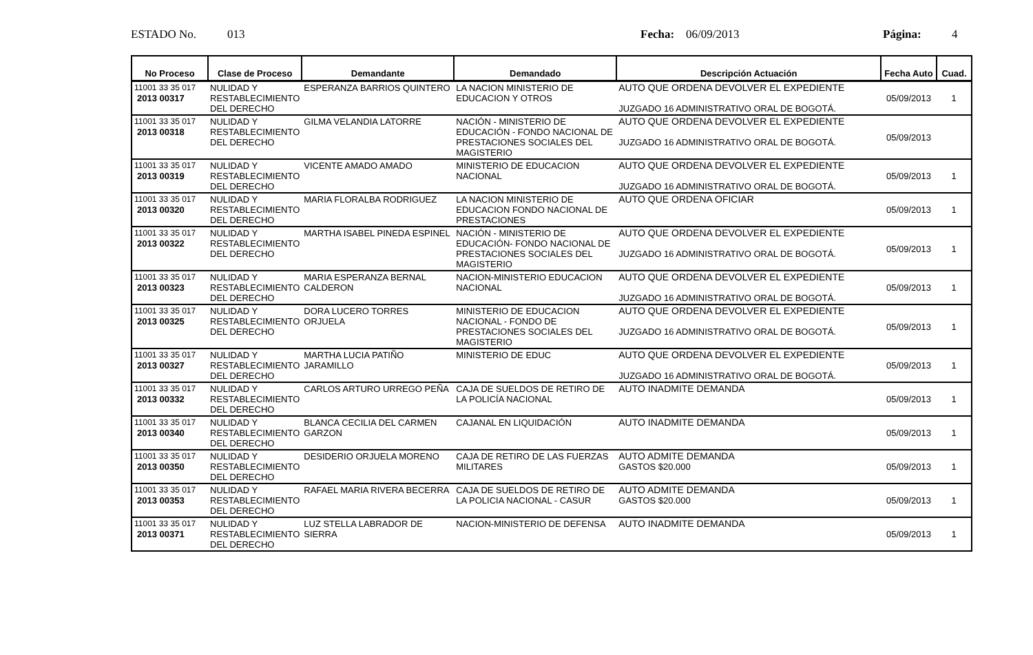ESTADO No. 013 Fecha: 06/09/2013 Página: 4
| No Proceso | Clase de Proceso | Demandante | Demandado | Descripción Actuación | Fecha Auto | Cuad. |
| --- | --- | --- | --- | --- | --- | --- |
| 11001 33 35 017 2013 00317 | NULIDAD Y RESTABLECIMIENTO DEL DERECHO | ESPERANZA BARRIOS QUINTERO | LA NACION MINISTERIO DE EDUCACION Y OTROS | AUTO QUE ORDENA DEVOLVER EL EXPEDIENTE JUZGADO 16 ADMINISTRATIVO ORAL DE BOGOTÁ. | 05/09/2013 | 1 |
| 11001 33 35 017 2013 00318 | NULIDAD Y RESTABLECIMIENTO DEL DERECHO | GILMA VELANDIA LATORRE | NACIÓN - MINISTERIO DE EDUCACIÓN - FONDO NACIONAL DE PRESTACIONES SOCIALES DEL MAGISTERIO | AUTO QUE ORDENA DEVOLVER EL EXPEDIENTE JUZGADO 16 ADMINISTRATIVO ORAL DE BOGOTÁ. | 05/09/2013 | |
| 11001 33 35 017 2013 00319 | NULIDAD Y RESTABLECIMIENTO DEL DERECHO | VICENTE AMADO AMADO | MINISTERIO DE EDUCACION NACIONAL | AUTO QUE ORDENA DEVOLVER EL EXPEDIENTE JUZGADO 16 ADMINISTRATIVO ORAL DE BOGOTÁ. | 05/09/2013 | 1 |
| 11001 33 35 017 2013 00320 | NULIDAD Y RESTABLECIMIENTO DEL DERECHO | MARIA FLORALBA RODRIGUEZ | LA NACION MINISTERIO DE EDUCACION FONDO NACIONAL DE PRESTACIONES | AUTO QUE ORDENA OFICIAR | 05/09/2013 | 1 |
| 11001 33 35 017 2013 00322 | NULIDAD Y RESTABLECIMIENTO DEL DERECHO | MARTHA ISABEL PINEDA ESPINEL | NACIÓN - MINISTERIO DE EDUCACIÓN- FONDO NACIONAL DE PRESTACIONES SOCIALES DEL MAGISTERIO | AUTO QUE ORDENA DEVOLVER EL EXPEDIENTE JUZGADO 16 ADMINISTRATIVO ORAL DE BOGOTÁ. | 05/09/2013 | 1 |
| 11001 33 35 017 2013 00323 | NULIDAD Y RESTABLECIMIENTO DEL DERECHO | MARIA ESPERANZA BERNAL CALDERON | NACION-MINISTERIO EDUCACION NACIONAL | AUTO QUE ORDENA DEVOLVER EL EXPEDIENTE JUZGADO 16 ADMINISTRATIVO ORAL DE BOGOTÁ. | 05/09/2013 | 1 |
| 11001 33 35 017 2013 00325 | NULIDAD Y RESTABLECIMIENTO DEL DERECHO | DORA LUCERO TORRES ORJUELA | MINISTERIO DE EDUCACION NACIONAL - FONDO DE PRESTACIONES SOCIALES DEL MAGISTERIO | AUTO QUE ORDENA DEVOLVER EL EXPEDIENTE JUZGADO 16 ADMINISTRATIVO ORAL DE BOGOTÁ. | 05/09/2013 | 1 |
| 11001 33 35 017 2013 00327 | NULIDAD Y RESTABLECIMIENTO DEL DERECHO | MARTHA LUCIA PATIÑO JARAMILLO | MINISTERIO DE EDUC | AUTO QUE ORDENA DEVOLVER EL EXPEDIENTE JUZGADO 16 ADMINISTRATIVO ORAL DE BOGOTÁ. | 05/09/2013 | 1 |
| 11001 33 35 017 2013 00332 | NULIDAD Y RESTABLECIMIENTO DEL DERECHO | CARLOS ARTURO URREGO PEÑA | CAJA DE SUELDOS DE RETIRO DE LA POLICÍA NACIONAL | AUTO INADMITE DEMANDA | 05/09/2013 | 1 |
| 11001 33 35 017 2013 00340 | NULIDAD Y RESTABLECIMIENTO DEL DERECHO | BLANCA CECILIA DEL CARMEN GARZON | CAJANAL EN LIQUIDACIÓN | AUTO INADMITE DEMANDA | 05/09/2013 | 1 |
| 11001 33 35 017 2013 00350 | NULIDAD Y RESTABLECIMIENTO DEL DERECHO | DESIDERIO ORJUELA MORENO | CAJA DE RETIRO DE LAS FUERZAS MILITARES | AUTO ADMITE DEMANDA GASTOS $20.000 | 05/09/2013 | 1 |
| 11001 33 35 017 2013 00353 | NULIDAD Y RESTABLECIMIENTO DEL DERECHO | RAFAEL MARIA RIVERA BECERRA | CAJA DE SUELDOS DE RETIRO DE LA POLICIA NACIONAL - CASUR | AUTO ADMITE DEMANDA GASTOS $20.000 | 05/09/2013 | 1 |
| 11001 33 35 017 2013 00371 | NULIDAD Y RESTABLECIMIENTO DEL DERECHO | LUZ STELLA LABRADOR DE SIERRA | NACION-MINISTERIO DE DEFENSA | AUTO INADMITE DEMANDA | 05/09/2013 | 1 |